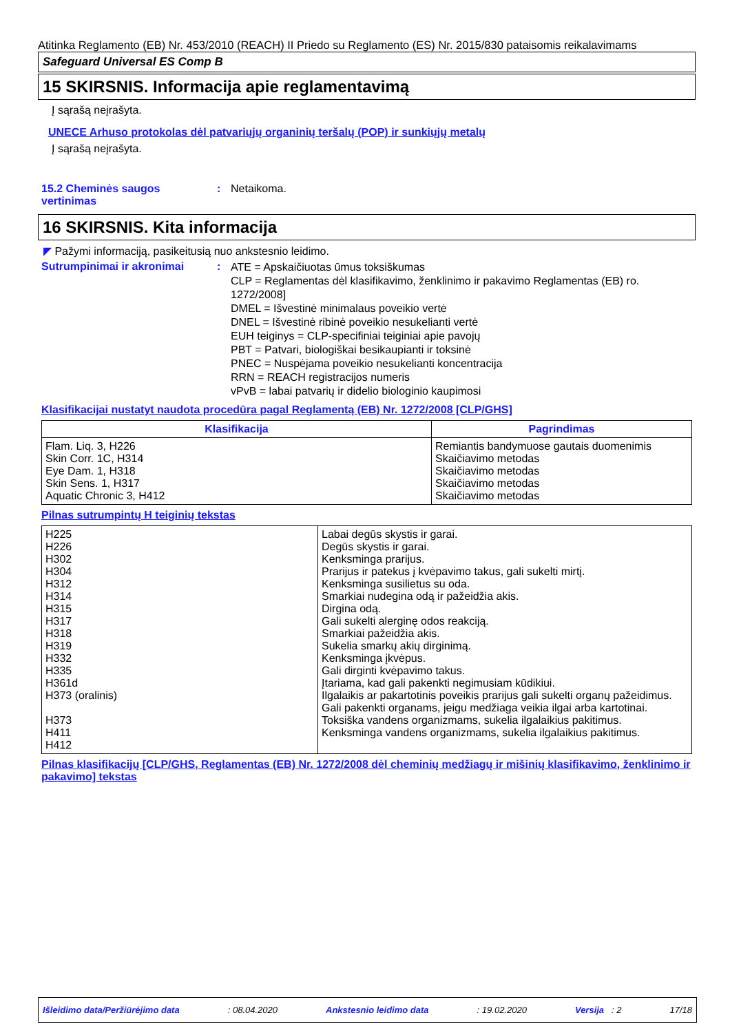Atitinka Reglamento (EB) Nr. 453/2010 (REACH) II Priedo su Reglamento (ES) Nr. 2015/830 pataisomis reikalavimams
Safeguard Universal ES Comp B
15 SKIRSNIS. Informacija apie reglamentavimą
Į sąrašą neįrašyta.
UNECE Arhuso protokolas dėl patvariųjų organinių teršalų (POP) ir sunkiųjų metalų
Į sąrašą neįrašyta.
15.2 Cheminės saugos vertinimas
: Netaikoma.
16 SKIRSNIS. Kita informacija
◤ Pažymi informaciją, pasikeitusią nuo ankstesnio leidimo.
Sutrumpinimai ir akronimai :
ATE = Apskaičiuotas ūmus toksiškumas
CLP = Reglamentas dėl klasifikavimo, ženklinimo ir pakavimo Reglamentas (EB) ro. 1272/2008]
DMEL = Išvestinė minimalaus poveikio vertė
DNEL = Išvestinė ribinė poveikio nesukelianti vertė
EUH teiginys = CLP-specifiniai teiginiai apie pavojų
PBT = Patvari, biologiškai besikaupianti ir toksinė
PNEC = Nuspėjama poveikio nesukelianti koncentracija
RRN = REACH registracijos numeris
vPvB = labai patvarių ir didelio biologinio kaupimosi
Klasifikacijai nustatyt naudota procedūra pagal Reglamentą (EB) Nr. 1272/2008 [CLP/GHS]
| Klasifikacija | Pagrindimas |
| --- | --- |
| Flam. Liq. 3, H226 Skin Corr. 1C, H314 Eye Dam. 1, H318 Skin Sens. 1, H317 Aquatic Chronic 3, H412 | Remiantis bandymuose gautais duomenimis Skaičiavimo metodas Skaičiavimo metodas Skaičiavimo metodas Skaičiavimo metodas |
Pilnas sutrumpintų H teiginių tekstas
| H225 H226 H302 H304 H312 H314 H315 H317 H318 H319 H332 H335 H361d H373 (oralinis) H373 H411 H412 | Labai degūs skystis ir garai. Degūs skystis ir garai. Kenksminga prarijus. Prarijus ir patekus į kvėpavimo takus, gali sukelti mirtį. Kenksminga susilietus su oda. Smarkiai nudegina odą ir pažeidžia akis. Dirgina odą. Gali sukelti alerginę odos reakciją. Smarkiai pažeidžia akis. Sukelia smarkų akių dirginimą. Kenksminga įkvėpus. Gali dirginti kvėpavimo takus. Įtariama, kad gali pakenkti negimusiam kūdikiui. Ilgalaikis ar pakartotinis poveikis prarijus gali sukelti organų pažeidimus. Gali pakenkti organams, jeigu medžiaga veikia ilgai arba kartotinai. Toksiška vandens organizmams, sukelia ilgalaikius pakitimus. Kenksminga vandens organizmams, sukelia ilgalaikius pakitimus. |
Pilnas klasifikacijų [CLP/GHS, Reglamentas (EB) Nr. 1272/2008 dėl cheminių medžiagų ir mišinių klasifikavimo, ženklinimo ir pakavimo] tekstas
Išleidimo data/Peržiūrėjimo data: 08.04.2020 Ankstesnio leidimo data: 19.02.2020 Versija : 2 17/18